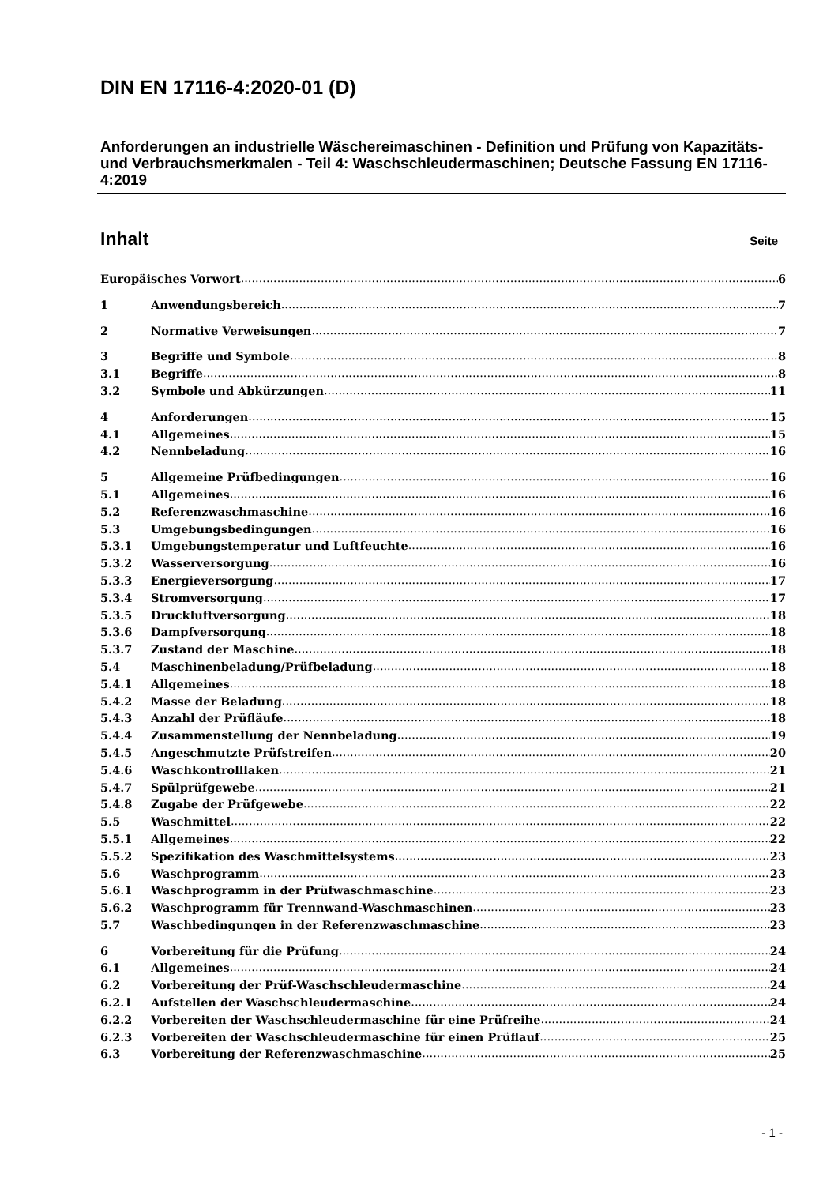DIN EN 17116-4:2020-01 (D)
Anforderungen an industrielle Wäschereimaschinen - Definition und Prüfung von Kapazitäts- und Verbrauchsmerkmalen - Teil 4: Waschschleudermaschinen; Deutsche Fassung EN 17116-4:2019
Inhalt Seite
Europäisches Vorwort 6
1 Anwendungsbereich 7
2 Normative Verweisungen 7
3 Begriffe und Symbole 8
3.1 Begriffe 8
3.2 Symbole und Abkürzungen 11
4 Anforderungen 15
4.1 Allgemeines 15
4.2 Nennbeladung 16
5 Allgemeine Prüfbedingungen 16
5.1 Allgemeines 16
5.2 Referenzwaschmaschine 16
5.3 Umgebungsbedingungen 16
5.3.1 Umgebungstemperatur und Luftfeuchte 16
5.3.2 Wasserversorgung 16
5.3.3 Energieversorgung 17
5.3.4 Stromversorgung 17
5.3.5 Druckluftversorgung 18
5.3.6 Dampfversorgung 18
5.3.7 Zustand der Maschine 18
5.4 Maschinenbeladung/Prüfbeladung 18
5.4.1 Allgemeines 18
5.4.2 Masse der Beladung 18
5.4.3 Anzahl der Prüfläufe 18
5.4.4 Zusammenstellung der Nennbeladung 19
5.4.5 Angeschmutzte Prüfstreifen 20
5.4.6 Waschkontrolllaken 21
5.4.7 Spülprüfgewebe 21
5.4.8 Zugabe der Prüfgewebe 22
5.5 Waschmittel 22
5.5.1 Allgemeines 22
5.5.2 Spezifikation des Waschmittelsystems 23
5.6 Waschprogramm 23
5.6.1 Waschprogramm in der Prüfwaschmaschine 23
5.6.2 Waschprogramm für Trennwand-Waschmaschinen 23
5.7 Waschbedingungen in der Referenzwaschmaschine 23
6 Vorbereitung für die Prüfung 24
6.1 Allgemeines 24
6.2 Vorbereitung der Prüf-Waschschleudermaschine 24
6.2.1 Aufstellen der Waschschleudermaschine 24
6.2.2 Vorbereiten der Waschschleudermaschine für eine Prüfreihe 24
6.2.3 Vorbereiten der Waschschleudermaschine für einen Prüflauf 25
6.3 Vorbereitung der Referenzwaschmaschine 25
- 1 -